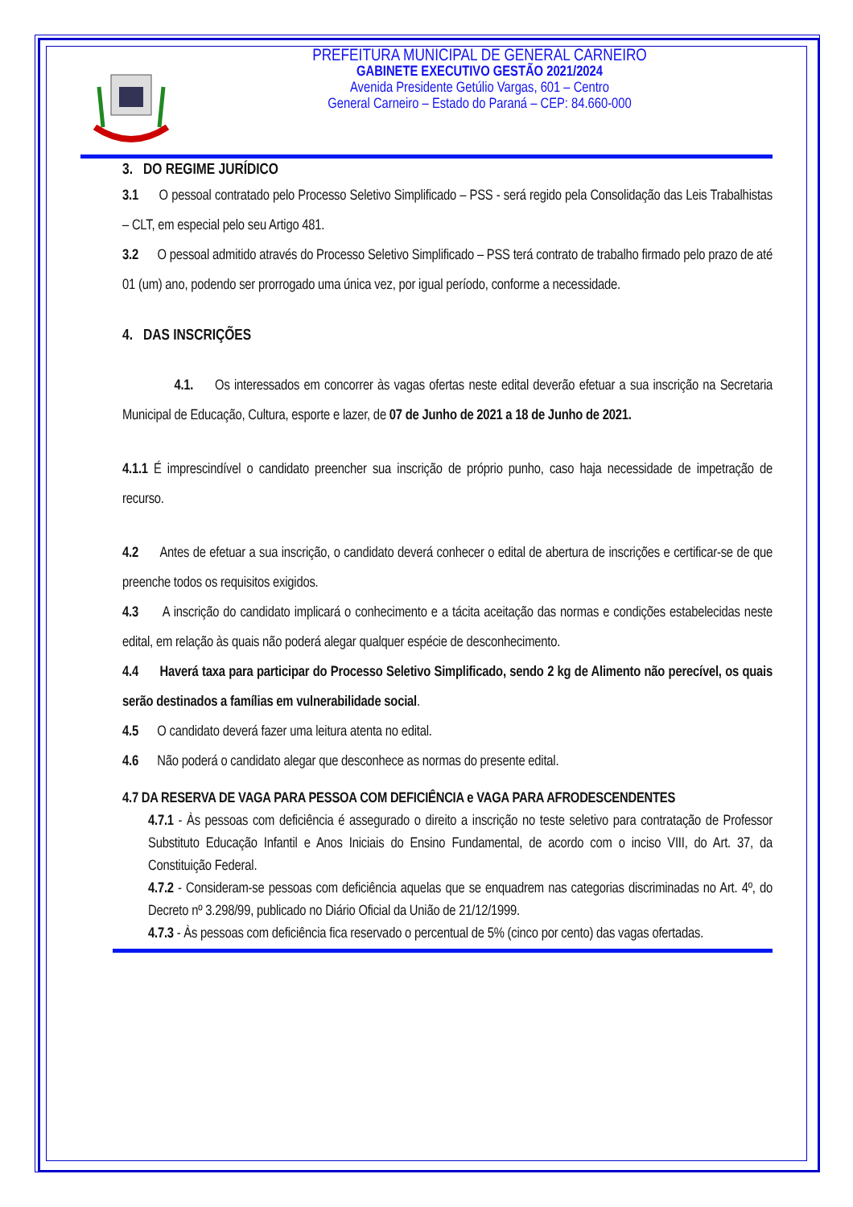PREFEITURA MUNICIPAL DE GENERAL CARNEIRO
GABINETE EXECUTIVO GESTÃO 2021/2024
Avenida Presidente Getúlio Vargas, 601 – Centro
General Carneiro – Estado do Paraná – CEP: 84.660-000
3. DO REGIME JURÍDICO
3.1 O pessoal contratado pelo Processo Seletivo Simplificado – PSS - será regido pela Consolidação das Leis Trabalhistas – CLT, em especial pelo seu Artigo 481.
3.2 O pessoal admitido através do Processo Seletivo Simplificado – PSS terá contrato de trabalho firmado pelo prazo de até 01 (um) ano, podendo ser prorrogado uma única vez, por igual período, conforme a necessidade.
4. DAS INSCRIÇÕES
4.1. Os interessados em concorrer às vagas ofertas neste edital deverão efetuar a sua inscrição na Secretaria Municipal de Educação, Cultura, esporte e lazer, de 07 de Junho de 2021 a 18 de Junho de 2021.
4.1.1 É imprescindível o candidato preencher sua inscrição de próprio punho, caso haja necessidade de impetração de recurso.
4.2 Antes de efetuar a sua inscrição, o candidato deverá conhecer o edital de abertura de inscrições e certificar-se de que preenche todos os requisitos exigidos.
4.3 A inscrição do candidato implicará o conhecimento e a tácita aceitação das normas e condições estabelecidas neste edital, em relação às quais não poderá alegar qualquer espécie de desconhecimento.
4.4 Haverá taxa para participar do Processo Seletivo Simplificado, sendo 2 kg de Alimento não perecível, os quais serão destinados a famílias em vulnerabilidade social.
4.5 O candidato deverá fazer uma leitura atenta no edital.
4.6 Não poderá o candidato alegar que desconhece as normas do presente edital.
4.7 DA RESERVA DE VAGA PARA PESSOA COM DEFICIÊNCIA e VAGA PARA AFRODESCENDENTES
4.7.1 - Às pessoas com deficiência é assegurado o direito a inscrição no teste seletivo para contratação de Professor Substituto Educação Infantil e Anos Iniciais do Ensino Fundamental, de acordo com o inciso VIII, do Art. 37, da Constituição Federal.
4.7.2 - Consideram-se pessoas com deficiência aquelas que se enquadrem nas categorias discriminadas no Art. 4º, do Decreto nº 3.298/99, publicado no Diário Oficial da União de 21/12/1999.
4.7.3 - Às pessoas com deficiência fica reservado o percentual de 5% (cinco por cento) das vagas ofertadas.